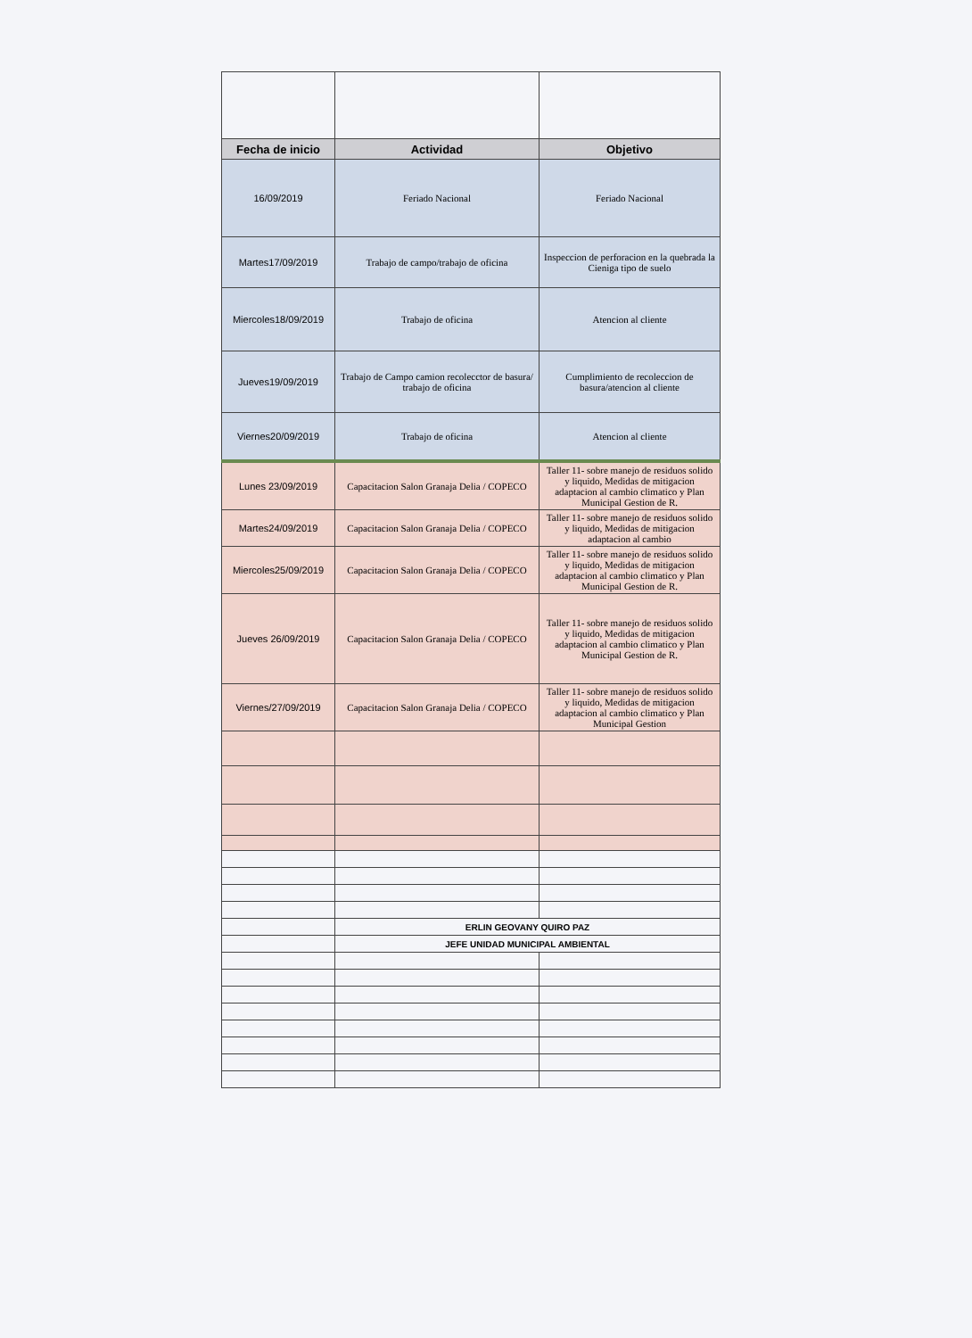| Fecha de inicio | Actividad | Objetivo |
| --- | --- | --- |
| 16/09/2019 | Feriado Nacional | Feriado Nacional |
| Martes17/09/2019 | Trabajo de campo/trabajo de oficina | Inspeccion de perforacion en la quebrada la Cieniga tipo de suelo |
| Miercoles18/09/2019 | Trabajo de oficina | Atencion al cliente |
| Jueves19/09/2019 | Trabajo de Campo camion recolecctor de basura/ trabajo de oficina | Cumplimiento de recoleccion de basura/atencion al cliente |
| Viernes20/09/2019 | Trabajo de oficina | Atencion al cliente |
| Lunes 23/09/2019 | Capacitacion Salon Granaja Delia / COPECO | Taller 11- sobre manejo de residuos solido y liquido, Medidas de mitigacion adaptacion al cambio climatico y Plan Municipal Gestion de R. |
| Martes24/09/2019 | Capacitacion Salon Granaja Delia / COPECO | Taller 11- sobre manejo de residuos solido y liquido, Medidas de mitigacion adaptacion al cambio |
| Miercoles25/09/2019 | Capacitacion Salon Granaja Delia / COPECO | Taller 11- sobre manejo de residuos solido y liquido, Medidas de mitigacion adaptacion al cambio climatico y Plan Municipal Gestion de R. |
| Jueves 26/09/2019 | Capacitacion Salon Granaja Delia / COPECO | Taller 11- sobre manejo de residuos solido y liquido, Medidas de mitigacion adaptacion al cambio climatico y Plan Municipal Gestion de R. |
| Viernes/27/09/2019 | Capacitacion Salon Granaja Delia / COPECO | Taller 11- sobre manejo de residuos solido y liquido, Medidas de mitigacion adaptacion al cambio climatico y Plan Municipal Gestion |
| | ERLIN GEOVANY QUIRO PAZ | |
| | JEFE UNIDAD MUNICIPAL AMBIENTAL | |